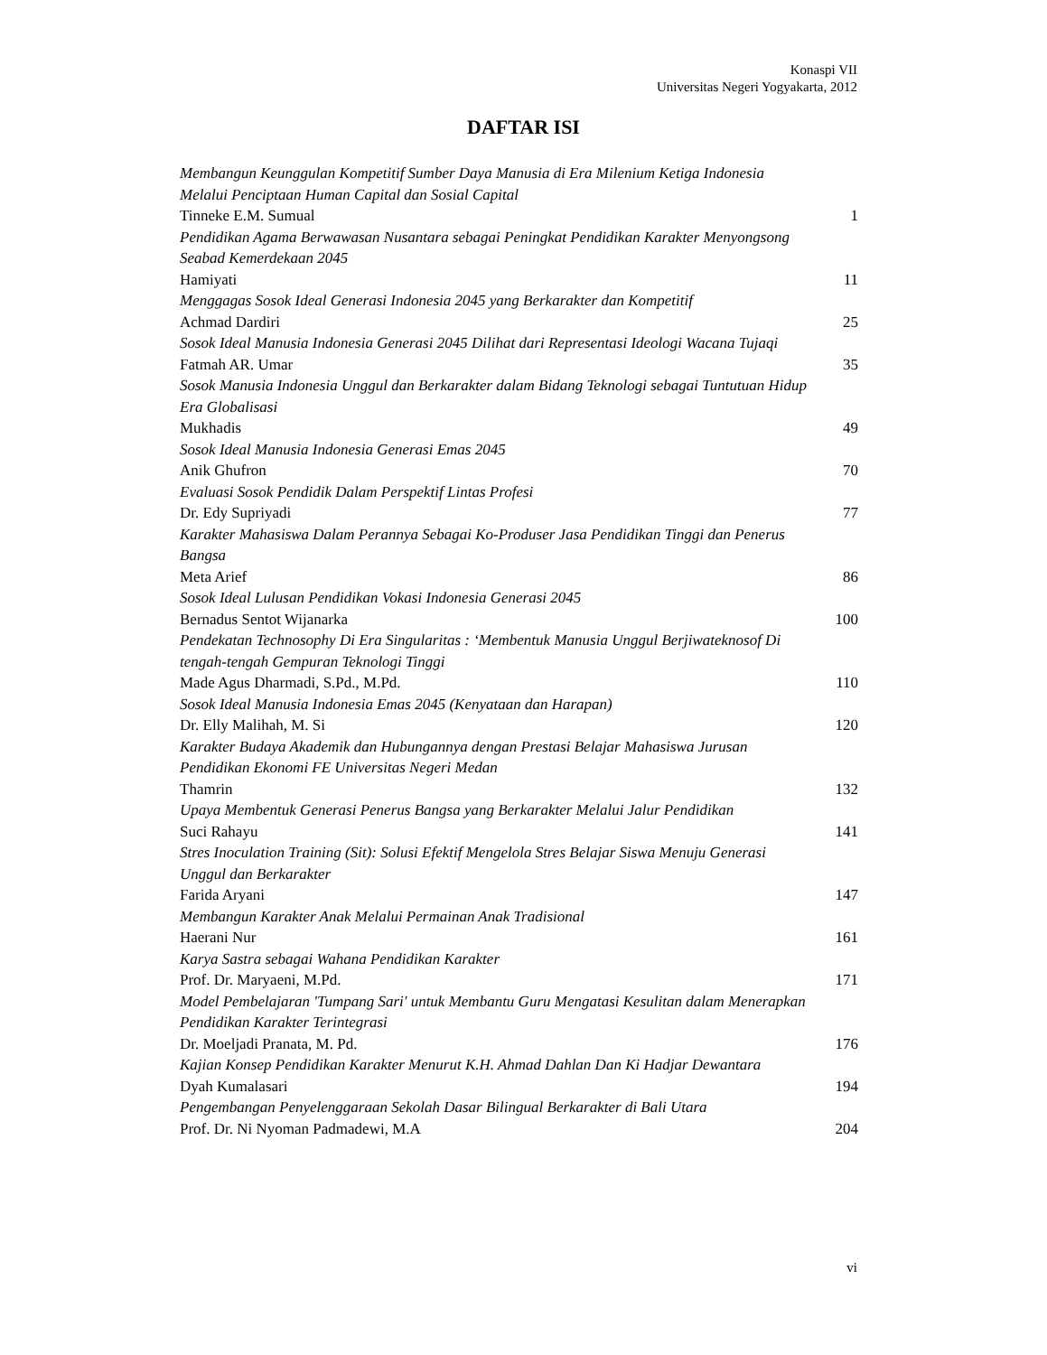Konaspi VII
Universitas Negeri Yogyakarta, 2012
DAFTAR ISI
Membangun Keunggulan Kompetitif Sumber Daya Manusia di Era Milenium Ketiga Indonesia Melalui Penciptaan Human Capital dan Sosial Capital
Tinneke E.M. Sumual 1
Pendidikan Agama Berwawasan Nusantara sebagai Peningkat Pendidikan Karakter Menyongsong Seabad Kemerdekaan 2045
Hamiyati 11
Menggagas Sosok Ideal Generasi Indonesia 2045 yang Berkarakter dan Kompetitif
Achmad Dardiri 25
Sosok Ideal Manusia Indonesia Generasi 2045 Dilihat dari Representasi Ideologi Wacana Tujaqi
Fatmah AR. Umar 35
Sosok Manusia Indonesia Unggul dan Berkarakter dalam Bidang Teknologi sebagai Tuntutuan Hidup Era Globalisasi
Mukhadis 49
Sosok Ideal Manusia Indonesia Generasi Emas 2045
Anik Ghufron 70
Evaluasi Sosok Pendidik Dalam Perspektif Lintas Profesi
Dr. Edy Supriyadi 77
Karakter Mahasiswa Dalam Perannya Sebagai Ko-Produser Jasa Pendidikan Tinggi dan Penerus Bangsa
Meta Arief 86
Sosok Ideal Lulusan Pendidikan Vokasi Indonesia Generasi 2045
Bernadus Sentot Wijanarka 100
Pendekatan Technosophy Di Era Singularitas : ‘Membentuk Manusia Unggul Berjiwateknosof Di tengah-tengah Gempuran Teknologi Tinggi
Made Agus Dharmadi, S.Pd., M.Pd. 110
Sosok Ideal Manusia Indonesia Emas 2045 (Kenyataan dan Harapan)
Dr. Elly Malihah, M. Si 120
Karakter Budaya Akademik dan Hubungannya dengan Prestasi Belajar Mahasiswa Jurusan Pendidikan Ekonomi FE Universitas Negeri Medan
Thamrin 132
Upaya Membentuk Generasi Penerus Bangsa yang Berkarakter Melalui Jalur Pendidikan
Suci Rahayu 141
Stres Inoculation Training (Sit): Solusi Efektif Mengelola Stres Belajar Siswa Menuju Generasi Unggul dan Berkarakter
Farida Aryani 147
Membangun Karakter Anak Melalui Permainan Anak Tradisional
Haerani Nur 161
Karya Sastra sebagai Wahana Pendidikan Karakter
Prof. Dr. Maryaeni, M.Pd. 171
Model Pembelajaran 'Tumpang Sari' untuk Membantu Guru Mengatasi Kesulitan dalam Menerapkan Pendidikan Karakter Terintegrasi
Dr. Moeljadi Pranata, M. Pd. 176
Kajian Konsep Pendidikan Karakter Menurut K.H. Ahmad Dahlan Dan Ki Hadjar Dewantara
Dyah Kumalasari 194
Pengembangan Penyelenggaraan Sekolah Dasar Bilingual Berkarakter di Bali Utara
Prof. Dr. Ni Nyoman Padmadewi, M.A 204
vi